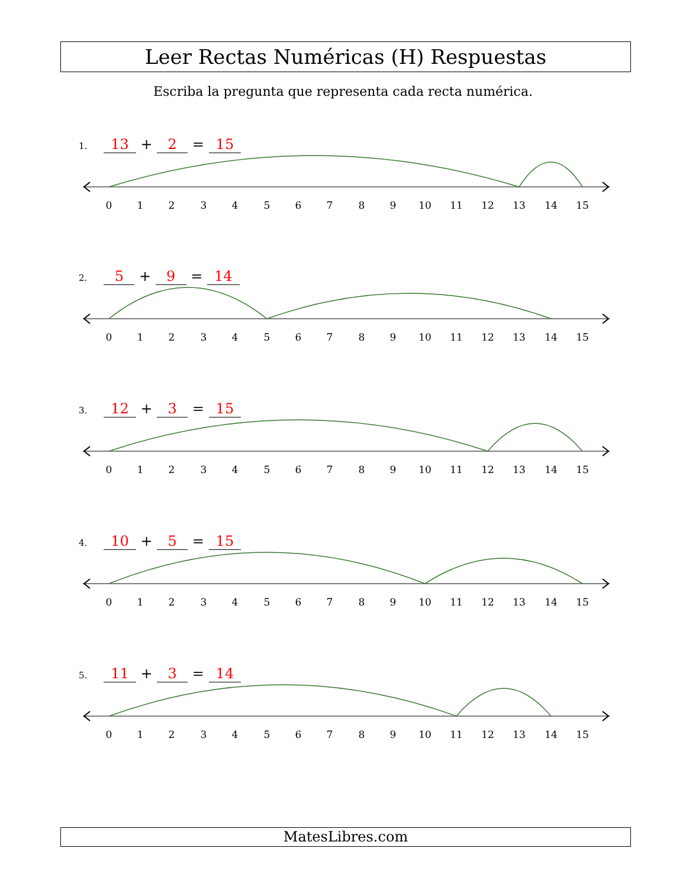Leer Rectas Numéricas (H) Respuestas
Escriba la pregunta que representa cada recta numérica.
1. 13 + 2 = 15
0
1
2
3
4
5
6
7
8
9
10
11
12
13
14
15
2. 5 + 9 = 14
0
1
2
3
4
5
6
7
8
9
10
11
12
13
14
15
3. 12 + 3 = 15
0
1
2
3
4
5
6
7
8
9
10
11
12
13
14
15
4. 10 + 5 = 15
0
1
2
3
4
5
6
7
8
9
10
11
12
13
14
15
5. 11 + 3 = 14
0
1
2
3
4
5
6
7
8
9
10
11
12
13
14
15
MatesLibres.com